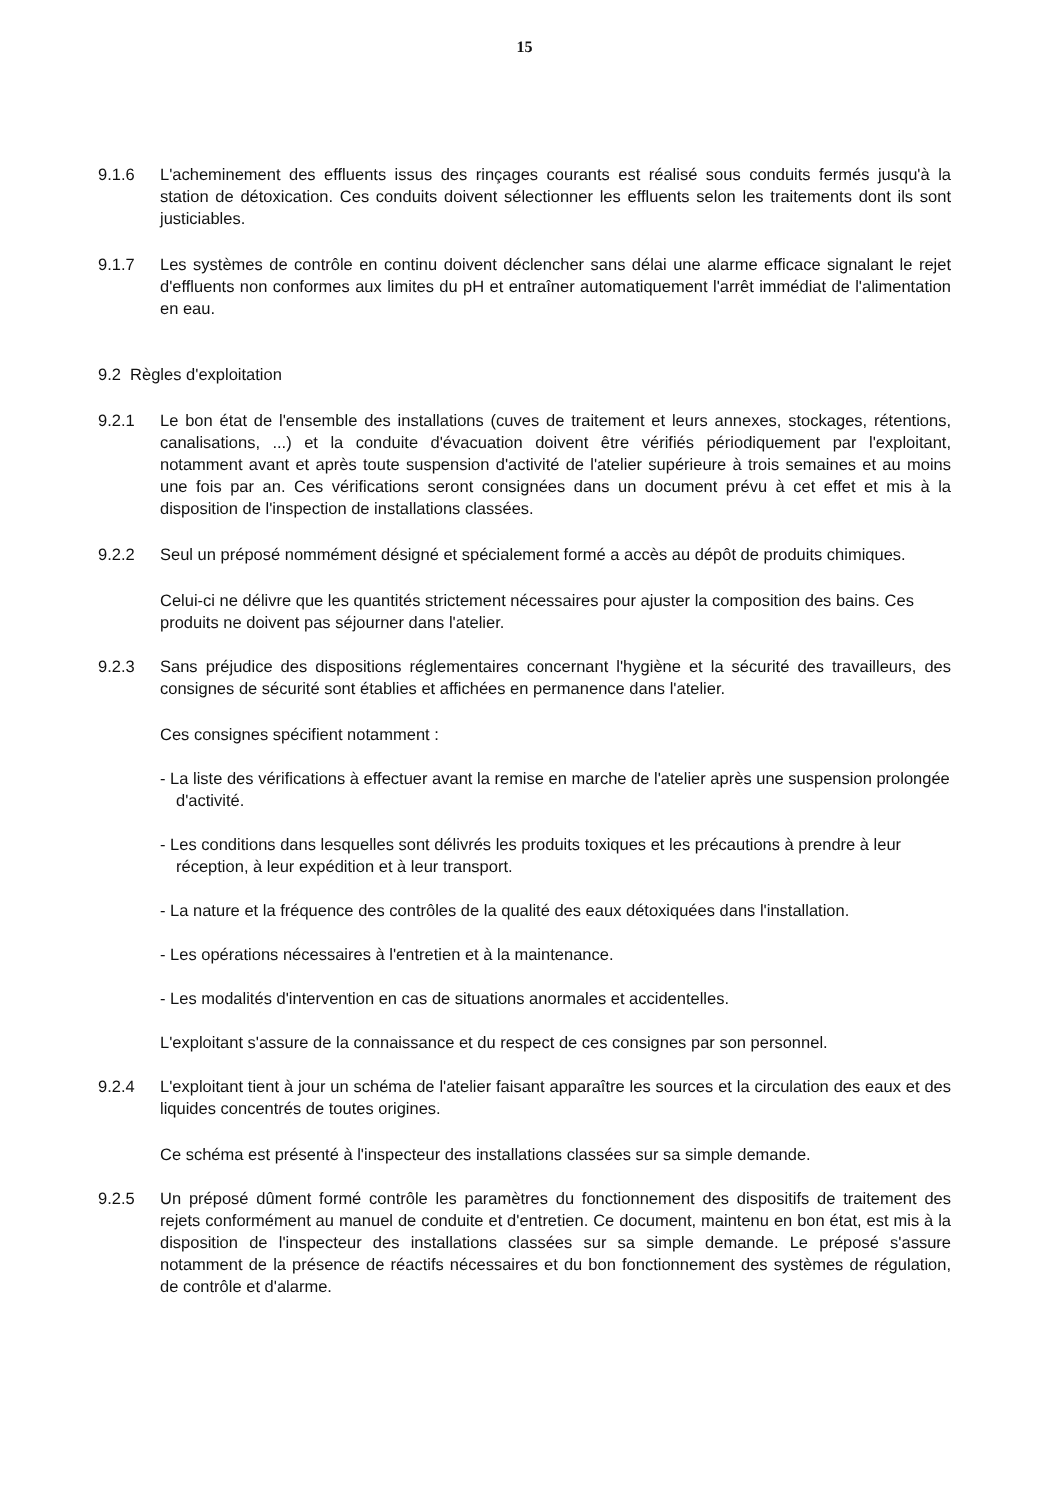15
9.1.6 L'acheminement des effluents issus des rinçages courants est réalisé sous conduits fermés jusqu'à la station de détoxication. Ces conduits doivent sélectionner les effluents selon les traitements dont ils sont justiciables.
9.1.7 Les systèmes de contrôle en continu doivent déclencher sans délai une alarme efficace signalant le rejet d'effluents non conformes aux limites du pH et entraîner automatiquement l'arrêt immédiat de l'alimentation en eau.
9.2 Règles d'exploitation
9.2.1 Le bon état de l'ensemble des installations (cuves de traitement et leurs annexes, stockages, rétentions, canalisations, ...) et la conduite d'évacuation doivent être vérifiés périodiquement par l'exploitant, notamment avant et après toute suspension d'activité de l'atelier supérieure à trois semaines et au moins une fois par an. Ces vérifications seront consignées dans un document prévu à cet effet et mis à la disposition de l'inspection de installations classées.
9.2.2 Seul un préposé nommément désigné et spécialement formé a accès au dépôt de produits chimiques.
Celui-ci ne délivre que les quantités strictement nécessaires pour ajuster la composition des bains. Ces produits ne doivent pas séjourner dans l'atelier.
9.2.3 Sans préjudice des dispositions réglementaires concernant l'hygiène et la sécurité des travailleurs, des consignes de sécurité sont établies et affichées en permanence dans l'atelier.
Ces consignes spécifient notamment :
- La liste des vérifications à effectuer avant la remise en marche de l'atelier après une suspension prolongée d'activité.
- Les conditions dans lesquelles sont délivrés les produits toxiques et les précautions à prendre à leur réception, à leur expédition et à leur transport.
- La nature et la fréquence des contrôles de la qualité des eaux détoxiquées dans l'installation.
- Les opérations nécessaires à l'entretien et à la maintenance.
- Les modalités d'intervention en cas de situations anormales et accidentelles.
L'exploitant s'assure de la connaissance et du respect de ces consignes par son personnel.
9.2.4 L'exploitant tient à jour un schéma de l'atelier faisant apparaître les sources et la circulation des eaux et des liquides concentrés de toutes origines.
Ce schéma est présenté à l'inspecteur des installations classées sur sa simple demande.
9.2.5 Un préposé dûment formé contrôle les paramètres du fonctionnement des dispositifs de traitement des rejets conformément au manuel de conduite et d'entretien. Ce document, maintenu en bon état, est mis à la disposition de l'inspecteur des installations classées sur sa simple demande. Le préposé s'assure notamment de la présence de réactifs nécessaires et du bon fonctionnement des systèmes de régulation, de contrôle et d'alarme.